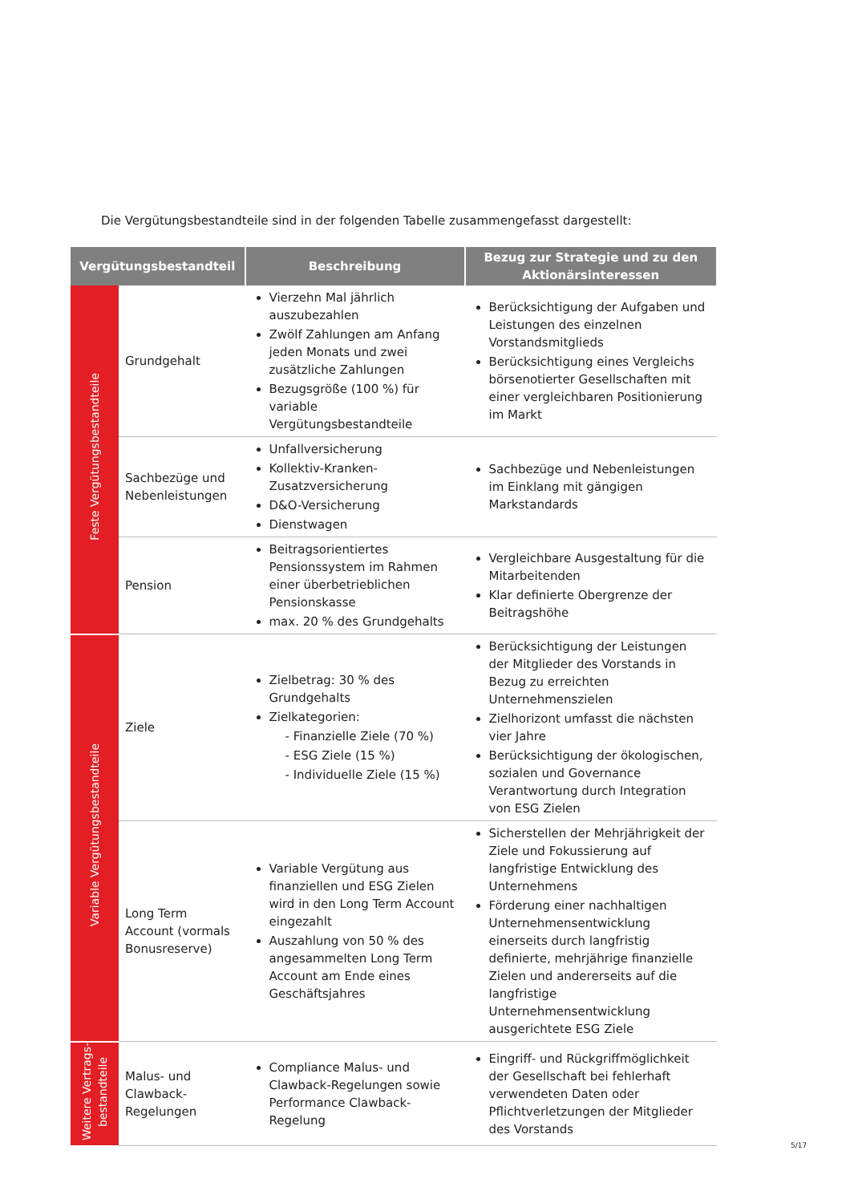Die Vergütungsbestandteile sind in der folgenden Tabelle zusammengefasst dargestellt:
| Vergütungsbestandteil | | Beschreibung | Bezug zur Strategie und zu den Aktionärsinteressen |
| --- | --- | --- | --- |
| Feste Vergütungsbestandteile | Grundgehalt | Vierzehn Mal jährlich auszubezahlen Zwölf Zahlungen am Anfang jeden Monats und zwei zusätzliche Zahlungen Bezugsgröße (100 %) für variable Vergütungsbestandteile | Berücksichtigung der Aufgaben und Leistungen des einzelnen Vorstandsmitglieds Berücksichtigung eines Vergleichs börsenotierter Gesellschaften mit einer vergleichbaren Positionierung im Markt |
| | Sachbezüge und Nebenleistungen | Unfallversicherung Kollektiv-Kranken-Zusatzversicherung D&O-Versicherung Dienstwagen | Sachbezüge und Nebenleistungen im Einklang mit gängigen Markstandards |
| | Pension | Beitragsorientiertes Pensionssystem im Rahmen einer überbetrieblichen Pensionskasse max. 20 % des Grundgehalts | Vergleichbare Ausgestaltung für die Mitarbeitenden Klar definierte Obergrenze der Beitragshöhe |
| Variable Vergütungsbestandteile | Ziele | Zielbetrag: 30 % des Grundgehalts Zielkategorien: - Finanzielle Ziele (70 %) - ESG Ziele (15 %) - Individuelle Ziele (15 %) | Berücksichtigung der Leistungen der Mitglieder des Vorstands in Bezug zu erreichten Unternehmenszielen Zielhorizont umfasst die nächsten vier Jahre Berücksichtigung der ökologischen, sozialen und Governance Verantwortung durch Integration von ESG Zielen |
| | Long Term Account (vormals Bonusreserve) | Variable Vergütung aus finanziellen und ESG Zielen wird in den Long Term Account eingezahlt Auszahlung von 50 % des angesammelten Long Term Account am Ende eines Geschäftsjahres | Sicherstellen der Mehrjährigkeit der Ziele und Fokussierung auf langfristige Entwicklung des Unternehmens Förderung einer nachhaltigen Unternehmensentwicklung einerseits durch langfristig definierte, mehrjährige finanzielle Zielen und andererseits auf die langfristige Unternehmensentwicklung ausgerichtete ESG Ziele |
| Weitere Vertrags- bestandteile | Malus- und Clawback-Regelungen | Compliance Malus- und Clawback-Regelungen sowie Performance Clawback-Regelung | Eingriff- und Rückgriffmöglichkeit der Gesellschaft bei fehlerhaft verwendeten Daten oder Pflichtverletzungen der Mitglieder des Vorstands |
5/17